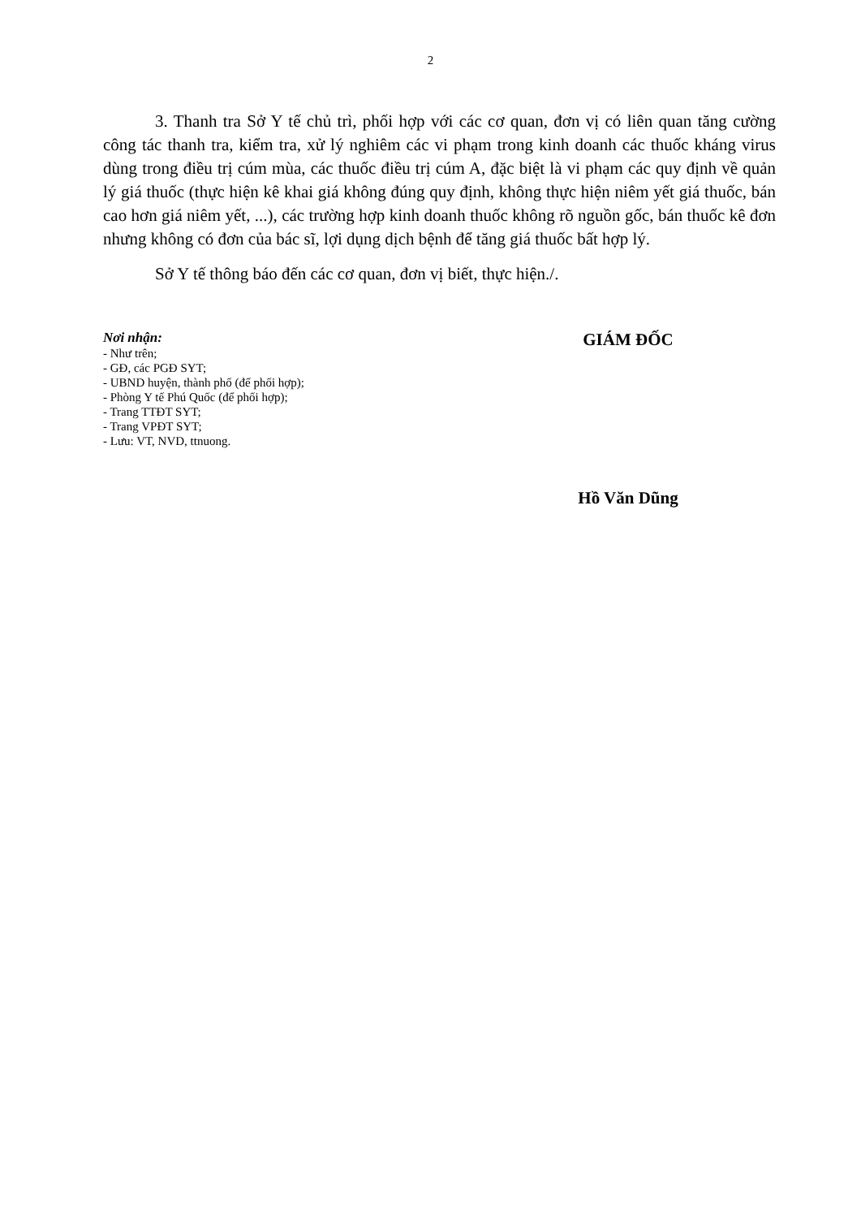2
3. Thanh tra Sở Y tế chủ trì, phối hợp với các cơ quan, đơn vị có liên quan tăng cường công tác thanh tra, kiểm tra, xử lý nghiêm các vi phạm trong kinh doanh các thuốc kháng virus dùng trong điều trị cúm mùa, các thuốc điều trị cúm A, đặc biệt là vi phạm các quy định về quản lý giá thuốc (thực hiện kê khai giá không đúng quy định, không thực hiện niêm yết giá thuốc, bán cao hơn giá niêm yết, ...), các trường hợp kinh doanh thuốc không rõ nguồn gốc, bán thuốc kê đơn nhưng không có đơn của bác sĩ, lợi dụng dịch bệnh để tăng giá thuốc bất hợp lý.
Sở Y tế thông báo đến các cơ quan, đơn vị biết, thực hiện./.
Nơi nhận:
- Như trên;
- GĐ, các PGĐ SYT;
- UBND huyện, thành phố (để phối hợp);
- Phòng Y tế Phú Quốc (để phối hợp);
- Trang TTĐT SYT;
- Trang VPĐT SYT;
- Lưu: VT, NVD, ttnuong.
GIÁM ĐỐC
Hồ Văn Dũng